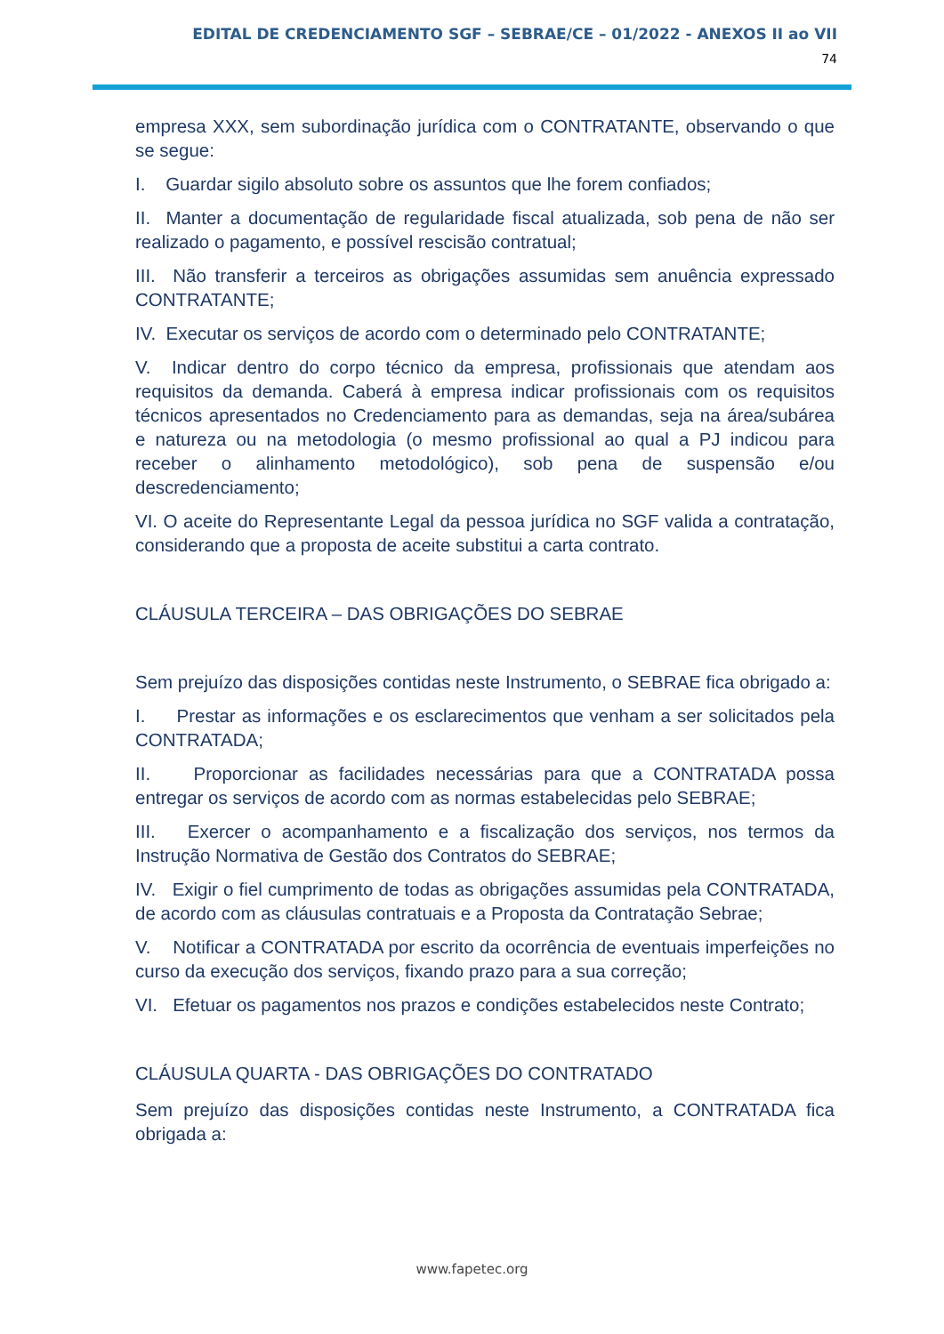EDITAL DE CREDENCIAMENTO SGF – SEBRAE/CE – 01/2022 - ANEXOS II ao VII
74
empresa XXX, sem subordinação jurídica com o CONTRATANTE, observando o que se segue:
I. Guardar sigilo absoluto sobre os assuntos que lhe forem confiados;
II. Manter a documentação de regularidade fiscal atualizada, sob pena de não ser realizado o pagamento, e possível rescisão contratual;
III. Não transferir a terceiros as obrigações assumidas sem anuência expressado CONTRATANTE;
IV. Executar os serviços de acordo com o determinado pelo CONTRATANTE;
V. Indicar dentro do corpo técnico da empresa, profissionais que atendam aos requisitos da demanda. Caberá à empresa indicar profissionais com os requisitos técnicos apresentados no Credenciamento para as demandas, seja na área/subárea e natureza ou na metodologia (o mesmo profissional ao qual a PJ indicou para receber o alinhamento metodológico), sob pena de suspensão e/ou descredenciamento;
VI. O aceite do Representante Legal da pessoa jurídica no SGF valida a contratação, considerando que a proposta de aceite substitui a carta contrato.
CLÁUSULA TERCEIRA – DAS OBRIGAÇÕES DO SEBRAE
Sem prejuízo das disposições contidas neste Instrumento, o SEBRAE fica obrigado a:
I. Prestar as informações e os esclarecimentos que venham a ser solicitados pela CONTRATADA;
II. Proporcionar as facilidades necessárias para que a CONTRATADA possa entregar os serviços de acordo com as normas estabelecidas pelo SEBRAE;
III. Exercer o acompanhamento e a fiscalização dos serviços, nos termos da Instrução Normativa de Gestão dos Contratos do SEBRAE;
IV. Exigir o fiel cumprimento de todas as obrigações assumidas pela CONTRATADA, de acordo com as cláusulas contratuais e a Proposta da Contratação Sebrae;
V. Notificar a CONTRATADA por escrito da ocorrência de eventuais imperfeições no curso da execução dos serviços, fixando prazo para a sua correção;
VI. Efetuar os pagamentos nos prazos e condições estabelecidos neste Contrato;
CLÁUSULA QUARTA - DAS OBRIGAÇÕES DO CONTRATADO
Sem prejuízo das disposições contidas neste Instrumento, a CONTRATADA fica obrigada a:
www.fapetec.org